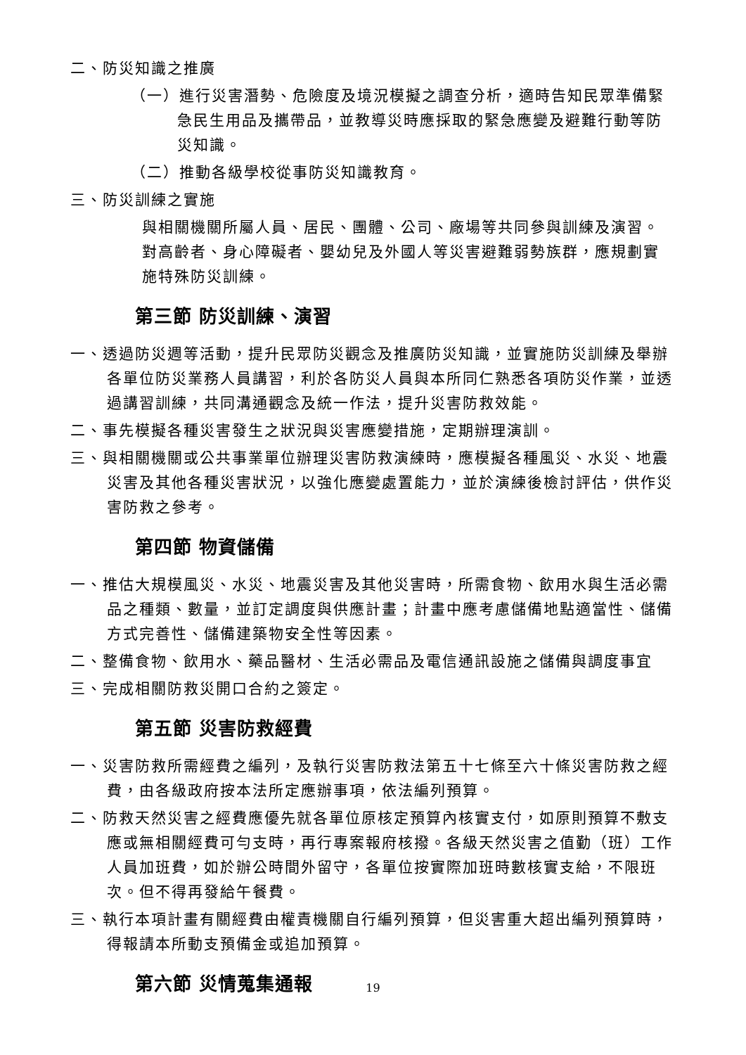二、防災知識之推廣
（一）進行災害潛勢、危險度及境況模擬之調查分析，適時告知民眾準備緊急民生用品及攜帶品，並教導災時應採取的緊急應變及避難行動等防災知識。
（二）推動各級學校從事防災知識教育。
三、防災訓練之實施
與相關機關所屬人員、居民、團體、公司、廠場等共同參與訓練及演習。對高齡者、身心障礙者、嬰幼兒及外國人等災害避難弱勢族群，應規劃實施特殊防災訓練。
第三節 防災訓練、演習
一、透過防災週等活動，提升民眾防災觀念及推廣防災知識，並實施防災訓練及舉辦各單位防災業務人員講習，利於各防災人員與本所同仁熟悉各項防災作業，並透過講習訓練，共同溝通觀念及統一作法，提升災害防救效能。
二、事先模擬各種災害發生之狀況與災害應變措施，定期辦理演訓。
三、與相關機關或公共事業單位辦理災害防救演練時，應模擬各種風災、水災、地震災害及其他各種災害狀況，以強化應變處置能力，並於演練後檢討評估，供作災害防救之參考。
第四節 物資儲備
一、推估大規模風災、水災、地震災害及其他災害時，所需食物、飲用水與生活必需品之種類、數量，並訂定調度與供應計畫；計畫中應考慮儲備地點適當性、儲備方式完善性、儲備建築物安全性等因素。
二、整備食物、飲用水、藥品醫材、生活必需品及電信通訊設施之儲備與調度事宜
三、完成相關防救災開口合約之簽定。
第五節 災害防救經費
一、災害防救所需經費之編列，及執行災害防救法第五十七條至六十條災害防救之經費，由各級政府按本法所定應辦事項，依法編列預算。
二、防救天然災害之經費應優先就各單位原核定預算內核實支付，如原則預算不敷支應或無相關經費可勻支時，再行專案報府核撥。各級天然災害之值勤（班）工作人員加班費，如於辦公時間外留守，各單位按實際加班時數核實支給，不限班次。但不得再發給午餐費。
三、執行本項計畫有關經費由權責機關自行編列預算，但災害重大超出編列預算時，得報請本所動支預備金或追加預算。
第六節 災情蒐集通報
19